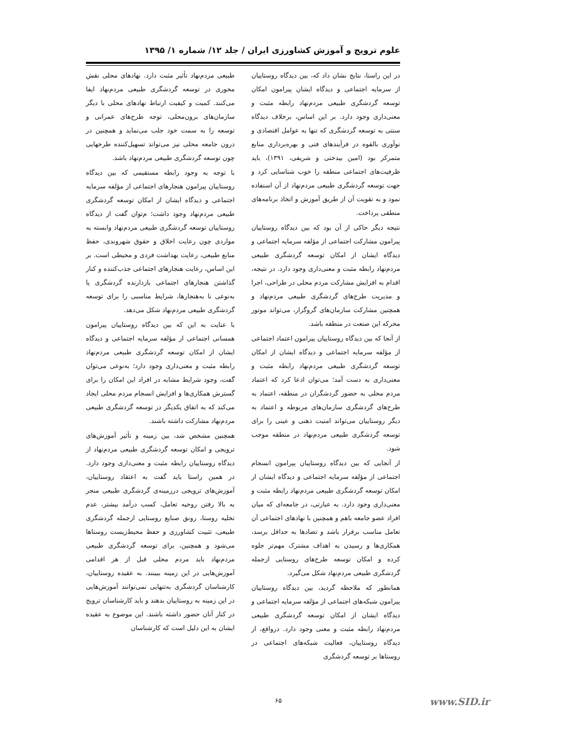علوم ترویج و آموزش کشاورزی ایران / جلد ۱۲/ شماره ۱/ ۱۳۹۵
در این راستا، نتایج نشان داد که، بین دیدگاه روستاییان از سرمایه اجتماعی و دیدگاه ایشان پیرامون امکان توسعه گردشگری طبیعی مردم‌نهاد رابطه مثبت و معنی‌داری وجود دارد. بر این اساس، برخلاف دیدگاه سنتی به توسعه گردشگری که تنها به عوامل اقتصادی و نوآوری بالقوه در فرآیندهای فنی و بهره‌برداری منابع متمرکز بود (امین بیدختی و شریفی، ۱۳۹۱)، باید ظرفیت‌های اجتماعی منطقه را خوب شناسایی کرد و جهت توسعه گردشگری طبیعی مردم‌نهاد از آن استفاده نمود و به تقویت آن از طریق آموزش و اتخاذ برنامه‌های منطقی پرداخت.
نتیجه دیگر حاکی از آن بود که بین دیدگاه روستاییان پیرامون مشارکت اجتماعی از مؤلفه سرمایه اجتماعی و دیدگاه ایشان از امکان توسعه گردشگری طبیعی مردم‌نهاد رابطه مثبت و معنی‌داری وجود دارد. در نتیجه، اقدام به افزایش مشارکت مردم محلی در طراحی، اجرا و مدیریت طرح‌های گردشگری طبیعی مردم‌نهاد و همچنین مشارکت سازمان‌های گروگزار، می‌تواند موتور محرکه این صنعت در منطقه باشد.
از آنجا که بین دیدگاه روستاییان پیرامون اعتماد اجتماعی از مؤلفه سرمایه اجتماعی و دیدگاه ایشان از امکان توسعه گردشگری طبیعی مردم‌نهاد رابطه مثبت و معنی‌داری به دست آمد؛ می‌توان ادعا کرد که اعتماد مردم محلی به حضور گردشگران در منطقه، اعتماد به طرح‌های گردشگری سازمان‌های مربوطه و اعتماد به دیگر روستاییان می‌تواند امنیت ذهنی و عینی را برای توسعه گردشگری طبیعی مردم‌نهاد در منطقه موجب شود.
از آنجایی که بین دیدگاه روستاییان پیرامون انسجام اجتماعی از مؤلفه سرمایه اجتماعی و دیدگاه ایشان از امکان توسعه گردشگری طبیعی مردم‌نهاد رابطه مثبت و معنی‌داری وجود دارد. به عبارتی، در جامعه‌ای که میان افراد عضو جامعه باهم و همچنین با نهادهای اجتماعی آن تعامل مناسب برقرار باشد و تضادها به حداقل برسد، همکاری‌ها و رسیدن به اهداف مشترک مهم‌تر جلوه کرده و امکان توسعه طرح‌های روستایی ازجمله گردشگری طبیعی مردم‌نهاد شکل می‌گیرد.
همانطور که ملاحظه گردید، بین دیدگاه روستاییان پیرامون شبکه‌های اجتماعی از مؤلفه سرمایه اجتماعی و دیدگاه ایشان از امکان توسعه گردشگری طبیعی مردم‌نهاد رابطه مثبت و معنی وجود دارد. درواقع، از دیدگاه روستاییان، فعالیت شبکه‌های اجتماعی در روستاها بر توسعه گردشگری
طبیعی مردم‌نهاد تأثیر مثبت دارد. نهادهای محلی نقش محوری در توسعه گردشگری طبیعی مردم‌نهاد ایفا می‌کنند. کمیت و کیفیت ارتباط نهادهای محلی با دیگر سازمان‌های برون‌محلی، توجه طرح‌های عمرانی و توسعه را به سمت خود جلب می‌نماید و همچنین در درون جامعه محلی نیز می‌تواند تسهیل‌کننده طرحهایی چون توسعه گردشگری طبیعی مردم‌نهاد باشد.
با توجه به وجود رابطه مستقیمی که بین دیدگاه روستاییان پیرامون هنجارهای اجتماعی از مؤلفه سرمایه اجتماعی و دیدگاه ایشان از امکان توسعه گردشگری طبیعی مردم‌نهاد وجود داشت؛ م‌توان گفت از دیدگاه روستاییان توسعه گردشگری طبیعی مردم‌نهاد وابسته به مواردی چون رعایت اخلاق و حقوق شهروندی، حفظ منابع طبیعی، رعایت بهداشت فردی و محیطی است. بر این اساس، رعایت هنجارهای اجتماعی جذب‌کننده و کنار گذاشتن هنجارهای اجتماعی بازدارنده گردشگری یا به‌نوعی نا به‌هنجارها، شرایط مناسبی را برای توسعه گردشگری طبیعی مردم‌نهاد شکل می‌دهد.
با عنایت به این که بین دیدگاه روستاییان پیرامون همسانی اجتماعی از مؤلفه سرمایه اجتماعی و دیدگاه ایشان از امکان توسعه گردشگری طبیعی مردم‌نهاد رابطه مثبت و معنی‌داری وجود دارد؛ به‌نوعی می‌توان گفت، وجود شرایط مشابه در افراد این امکان را برای گسترش همکاری‌ها و افزایش انسجام مردم محلی ایجاد می‌کند که به اتفاق یکدیگر در توسعه گردشگری طبیعی مردم‌نهاد مشارکت داشته باشند.
همچنین مشخص شد، بین زمینه و تأثیر آموزش‌های ترویجی و امکان توسعه گردشگری طبیعی مردم‌نهاد از دیدگاه روستاییان رابطه مثبت و معنی‌داری وجود دارد. در همین راستا باید گفت به اعتقاد روستاییان، آموزش‌های ترویجی درزمینه‌ی گردشگری طبیعی منجر به بالا رفتن روحیه تعامل، کسب درآمد بیشتر، عدم تخلیه روستا، رونق صنایع روستایی ازجمله گردشگری طبیعی، تثبیت کشاورزی و حفظ محیط‌زیست روستاها می‌شود و همچنین، برای توسعه گردشگری طبیعی مردم‌نهاد باید مردم محلی قبل از هر اقدامی آموزش‌هایی در این زمینه ببینند. به عقیده روستاییان، کارشناسان گردشگری به‌تنهایی نمی‌توانند آموزش‌هایی در این زمینه به روستاییان بدهند و باید کارشناسان ترویج در کنار آنان حضور داشته باشند. این موضوع به عقیده ایشان به این دلیل است که کارشناسان
۶۵ www.SID.ir